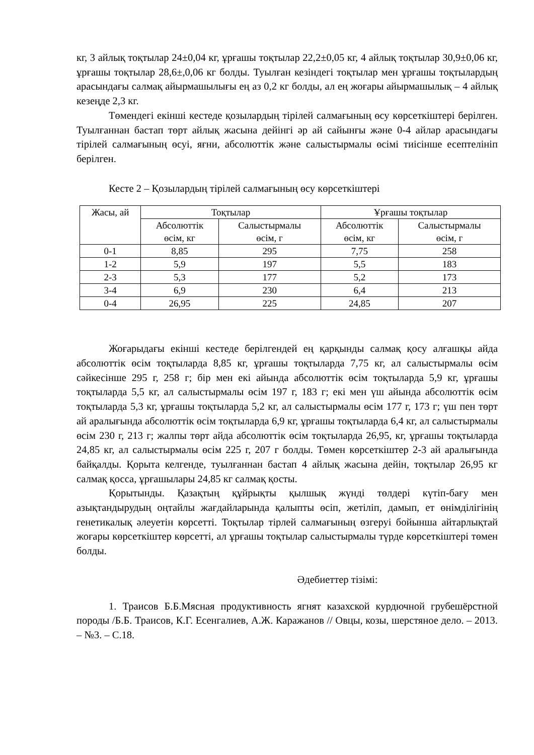кг, 3 айлық тоқтылар 24±0,04 кг, ұрғашы тоқтылар 22,2±0,05 кг, 4 айлық тоқтылар 30,9±0,06 кг, ұрғашы тоқтылар 28,6±,0,06 кг болды. Туылған кезіндегі тоқтылар мен ұрғашы тоқтылардың арасындағы салмақ айырмашылығы ең аз 0,2 кг болды, ал ең жоғары айырмашылық – 4 айлық кезеңде 2,3 кг.
Төмендегі екінші кестеде қозылардың тірілей салмағының өсу көрсеткіштері берілген. Туылғаннан бастап төрт айлық жасына дейінгі әр ай сайынғы және 0-4 айлар арасындағы тірілей салмағының өсуі, яғни, абсолюттік және салыстырмалы өсімі тиісінше есептелініп берілген.
Кесте 2 – Қозылардың тірілей салмағының өсу көрсеткіштері
| Жасы, ай | Тоқтылар | | Ұрғашы тоқтылар | |
| --- | --- | --- | --- | --- |
| | Абсолюттік өсім, кг | Салыстырмалы өсім, г | Абсолюттік өсім, кг | Салыстырмалы өсім, г |
| 0-1 | 8,85 | 295 | 7,75 | 258 |
| 1-2 | 5,9 | 197 | 5,5 | 183 |
| 2-3 | 5,3 | 177 | 5,2 | 173 |
| 3-4 | 6,9 | 230 | 6,4 | 213 |
| 0-4 | 26,95 | 225 | 24,85 | 207 |
Жоғарыдағы екінші кестеде берілгендей ең қарқынды салмақ қосу алғашқы айда абсолюттік өсім тоқтыларда 8,85 кг, ұрғашы тоқтыларда 7,75 кг, ал салыстырмалы өсім сәйкесінше 295 г, 258 г; бір мен екі айында абсолюттік өсім тоқтыларда 5,9 кг, ұрғашы тоқтыларда 5,5 кг, ал салыстырмалы өсім 197 г, 183 г; екі мен үш айында абсолюттік өсім тоқтыларда 5,3 кг, ұрғашы тоқтыларда 5,2 кг, ал салыстырмалы өсім 177 г, 173 г; үш пен төрт ай аралығында абсолюттік өсім тоқтыларда 6,9 кг, ұрғашы тоқтыларда 6,4 кг, ал салыстырмалы өсім 230 г, 213 г; жалпы төрт айда абсолюттік өсім тоқтыларда 26,95, кг, ұрғашы тоқтыларда 24,85 кг, ал салыстырмалы өсім 225 г, 207 г болды. Төмен көрсеткіштер 2-3 ай аралығында байқалды. Қорыта келгенде, туылғаннан бастап 4 айлық жасына дейін, тоқтылар 26,95 кг салмақ қосса, ұрғашылары 24,85 кг салмақ қосты.
Қорытынды. Қазақтың құйрықты қылшық жүнді төлдері күтіп-бағу мен азықтандырудың оңтайлы жағдайларында қалыпты өсіп, жетіліп, дамып, ет өнімділігінің генетикалық әлеуетін көрсетті. Тоқтылар тірлей салмағының өзгеруі бойынша айтарлықтай жоғары көрсеткіштер көрсетті, ал ұрғашы тоқтылар салыстырмалы түрде көрсеткіштері төмен болды.
Әдебиеттер тізімі:
1. Траисов Б.Б.Мясная продуктивность ягнят казахской курдючной грубешёрстной породы /Б.Б. Траисов, К.Г. Есенгалиев, А.Ж. Каражанов // Овцы, козы, шерстяное дело. – 2013. – №3. – С.18.